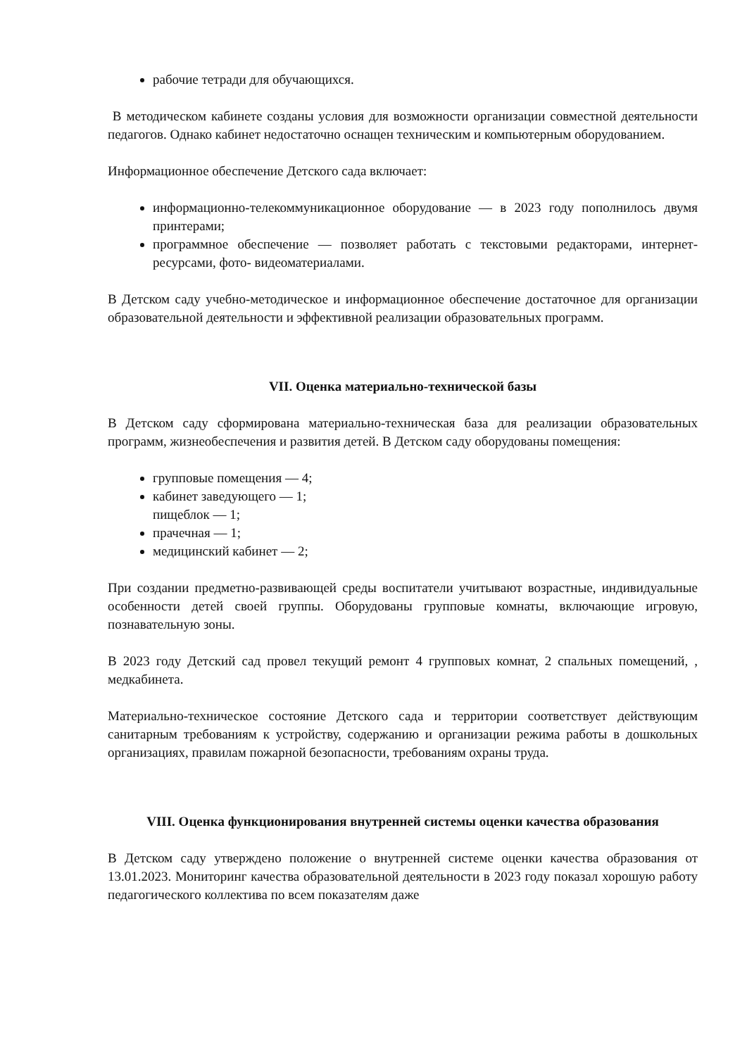рабочие тетради для обучающихся.
В методическом кабинете созданы условия для возможности организации совместной деятельности педагогов. Однако кабинет недостаточно оснащен техническим и компьютерным оборудованием.
Информационное обеспечение Детского сада включает:
информационно-телекоммуникационное оборудование — в 2023 году пополнилось двумя принтерами;
программное обеспечение — позволяет работать с текстовыми редакторами, интернет-ресурсами, фото- видеоматериалами.
В Детском саду учебно-методическое и информационное обеспечение достаточное для организации образовательной деятельности и эффективной реализации образовательных программ.
VII. Оценка материально-технической базы
В Детском саду сформирована материально-техническая база для реализации образовательных программ, жизнеобеспечения и развития детей. В Детском саду оборудованы помещения:
групповые помещения — 4;
кабинет заведующего — 1;
пищеблок — 1;
прачечная — 1;
медицинский кабинет — 2;
При создании предметно-развивающей среды воспитатели учитывают возрастные, индивидуальные особенности детей своей группы. Оборудованы групповые комнаты, включающие игровую, познавательную зоны.
В 2023 году Детский сад провел текущий ремонт 4 групповых комнат, 2 спальных помещений, , медкабинета.
Материально-техническое состояние Детского сада и территории соответствует действующим санитарным требованиям к устройству, содержанию и организации режима работы в дошкольных организациях, правилам пожарной безопасности, требованиям охраны труда.
VIII. Оценка функционирования внутренней системы оценки качества образования
В Детском саду утверждено положение о внутренней системе оценки качества образования от 13.01.2023. Мониторинг качества образовательной деятельности в 2023 году показал хорошую работу педагогического коллектива по всем показателям даже